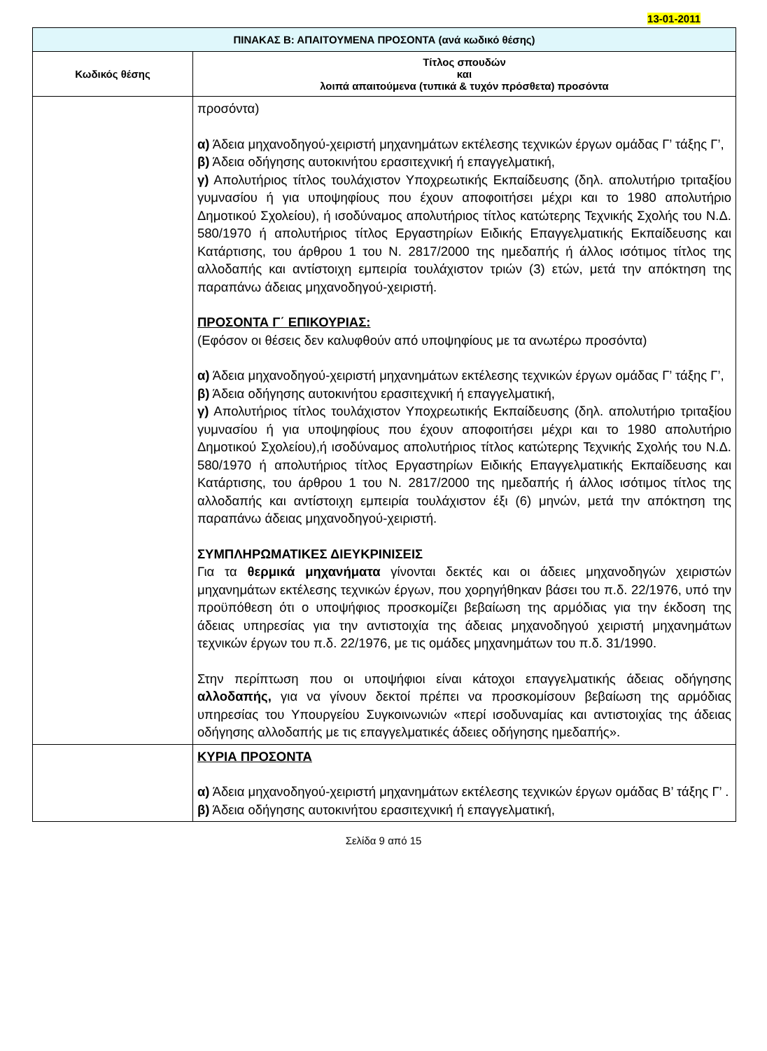13-01-2011
| ΠΙΝΑΚΑΣ Β: ΑΠΑΙΤΟΥΜΕΝΑ ΠΡΟΣΟΝΤΑ (ανά κωδικό θέσης) | |
| --- | --- |
| Κωδικός θέσης | Τίτλος σπουδών και λοιπά απαιτούμενα (τυπικά & τυχόν πρόσθετα) προσόντα |
| | προσόντα) α) Άδεια μηχανοδηγού-χειριστή μηχανημάτων εκτέλεσης τεχνικών έργων ομάδας Γ’ τάξης Γ’, β) Άδεια οδήγησης αυτοκινήτου ερασιτεχνική ή επαγγελματική, γ) Απολυτήριος τίτλος τουλάχιστον Υποχρεωτικής Εκπαίδευσης (δηλ. απολυτήριο τριταξίου γυμνασίου ή για υποψηφίους που έχουν αποφοιτήσει μέχρι και το 1980 απολυτήριο Δημοτικού Σχολείου), ή ισοδύναμος απολυτήριος τίτλος κατώτερης Τεχνικής Σχολής του Ν.Δ. 580/1970 ή απολυτήριος τίτλος Εργαστηρίων Ειδικής Επαγγελματικής Εκπαίδευσης και Κατάρτισης, του άρθρου 1 του Ν. 2817/2000 της ημεδαπής ή άλλος ισότιμος τίτλος της αλλοδαπής και αντίστοιχη εμπειρία τουλάχιστον τριών (3) ετών, μετά την απόκτηση της παραπάνω άδειας μηχανοδηγού-χειριστή. ΠΡΟΣΟΝΤΑ Γ΄ ΕΠΙΚΟΥΡΙΑΣ: (Εφόσον οι θέσεις δεν καλυφθούν από υποψηφίους με τα ανωτέρω προσόντα) α) Άδεια μηχανοδηγού-χειριστή μηχανημάτων εκτέλεσης τεχνικών έργων ομάδας Γ’ τάξης Γ’, β) Άδεια οδήγησης αυτοκινήτου ερασιτεχνική ή επαγγελματική, γ) Απολυτήριος τίτλος τουλάχιστον Υποχρεωτικής Εκπαίδευσης (δηλ. απολυτήριο τριταξίου γυμνασίου ή για υποψηφίους που έχουν αποφοιτήσει μέχρι και το 1980 απολυτήριο Δημοτικού Σχολείου),ή ισοδύναμος απολυτήριος τίτλος κατώτερης Τεχνικής Σχολής του Ν.Δ. 580/1970 ή απολυτήριος τίτλος Εργαστηρίων Ειδικής Επαγγελματικής Εκπαίδευσης και Κατάρτισης, του άρθρου 1 του Ν. 2817/2000 της ημεδαπής ή άλλος ισότιμος τίτλος της αλλοδαπής και αντίστοιχη εμπειρία τουλάχιστον έξι (6) μηνών, μετά την απόκτηση της παραπάνω άδειας μηχανοδηγού-χειριστή. ΣΥΜΠΛΗΡΩΜΑΤΙΚΕΣ ΔΙΕΥΚΡΙΝΙΣΕΙΣ Για τα θερμικά μηχανήματα γίνονται δεκτές και οι άδειες μηχανοδηγών χειριστών μηχανημάτων εκτέλεσης τεχνικών έργων, που χορηγήθηκαν βάσει του π.δ. 22/1976, υπό την προϋπόθεση ότι ο υποψήφιος προσκομίζει βεβαίωση της αρμόδιας για την έκδοση της άδειας υπηρεσίας για την αντιστοιχία της άδειας μηχανοδηγού χειριστή μηχανημάτων τεχνικών έργων του π.δ. 22/1976, με τις ομάδες μηχανημάτων του π.δ. 31/1990. Στην περίπτωση που οι υποψήφιοι είναι κάτοχοι επαγγελματικής άδειας οδήγησης αλλοδαπής, για να γίνουν δεκτοί πρέπει να προσκομίσουν βεβαίωση της αρμόδιας υπηρεσίας του Υπουργείου Συγκοινωνιών «περί ισοδυναμίας και αντιστοιχίας της άδειας οδήγησης αλλοδαπής με τις επαγγελματικές άδειες οδήγησης ημεδαπής». |
| | ΚΥΡΙΑ ΠΡΟΣΟΝΤΑ α) Άδεια μηχανοδηγού-χειριστή μηχανημάτων εκτέλεσης τεχνικών έργων ομάδας Β’ τάξης Γ’ . β) Άδεια οδήγησης αυτοκινήτου ερασιτεχνική ή επαγγελματική, |
Σελίδα 9 από 15